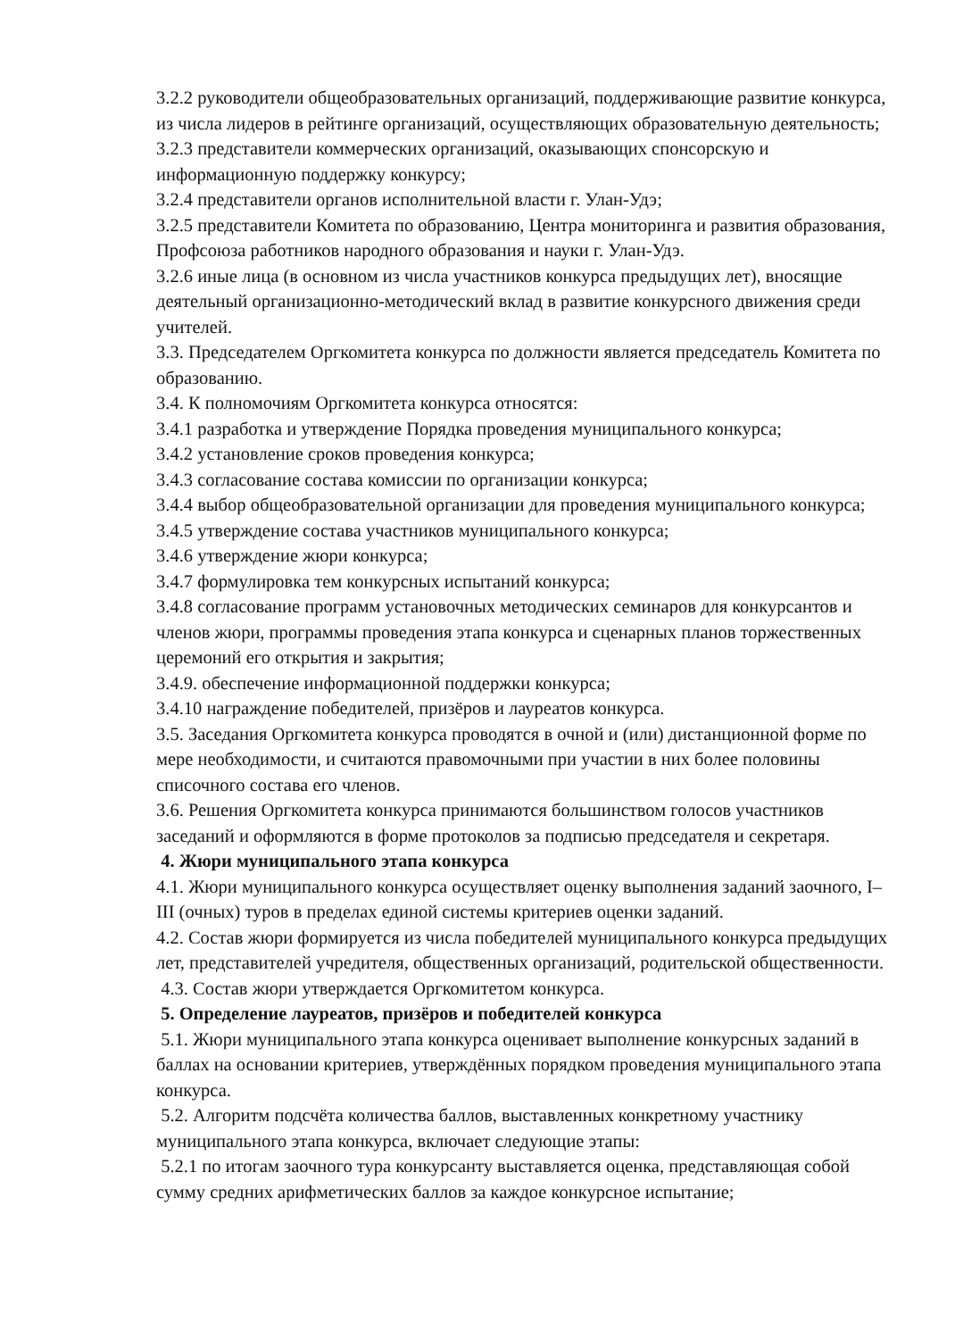3.2.2 руководители общеобразовательных организаций, поддерживающие развитие конкурса, из числа лидеров в рейтинге организаций, осуществляющих образовательную деятельность;
3.2.3 представители коммерческих организаций, оказывающих спонсорскую и информационную поддержку конкурсу;
3.2.4 представители органов исполнительной власти г. Улан-Удэ;
3.2.5 представители Комитета по образованию, Центра мониторинга и развития образования, Профсоюза работников народного образования и науки г. Улан-Удэ.
3.2.6 иные лица (в основном из числа участников конкурса предыдущих лет), вносящие деятельный организационно-методический вклад в развитие конкурсного движения среди учителей.
3.3. Председателем Оргкомитета конкурса по должности является председатель Комитета по образованию.
3.4. К полномочиям Оргкомитета конкурса относятся:
3.4.1 разработка и утверждение Порядка проведения муниципального конкурса;
3.4.2 установление сроков проведения конкурса;
3.4.3 согласование состава комиссии по организации конкурса;
3.4.4 выбор общеобразовательной организации для проведения муниципального конкурса;
3.4.5 утверждение состава участников муниципального конкурса;
3.4.6 утверждение жюри конкурса;
3.4.7 формулировка тем конкурсных испытаний конкурса;
3.4.8 согласование программ установочных методических семинаров для конкурсантов и членов жюри, программы проведения этапа конкурса и сценарных планов торжественных церемоний его открытия и закрытия;
3.4.9. обеспечение информационной поддержки конкурса;
3.4.10 награждение победителей, призёров и лауреатов конкурса.
3.5. Заседания Оргкомитета конкурса проводятся в очной и (или) дистанционной форме по мере необходимости, и считаются правомочными при участии в них более половины списочного состава его членов.
3.6. Решения Оргкомитета конкурса принимаются большинством голосов участников заседаний и оформляются в форме протоколов за подписью председателя и секретаря.
4. Жюри муниципального этапа конкурса
4.1. Жюри муниципального конкурса осуществляет оценку выполнения заданий заочного, I–III (очных) туров в пределах единой системы критериев оценки заданий.
4.2. Состав жюри формируется из числа победителей муниципального конкурса предыдущих лет, представителей учредителя, общественных организаций, родительской общественности.
4.3. Состав жюри утверждается Оргкомитетом конкурса.
5. Определение лауреатов, призёров и победителей конкурса
5.1. Жюри муниципального этапа конкурса оценивает выполнение конкурсных заданий в баллах на основании критериев, утверждённых порядком проведения муниципального этапа конкурса.
5.2. Алгоритм подсчёта количества баллов, выставленных конкретному участнику муниципального этапа конкурса, включает следующие этапы:
5.2.1 по итогам заочного тура конкурсанту выставляется оценка, представляющая собой сумму средних арифметических баллов за каждое конкурсное испытание;